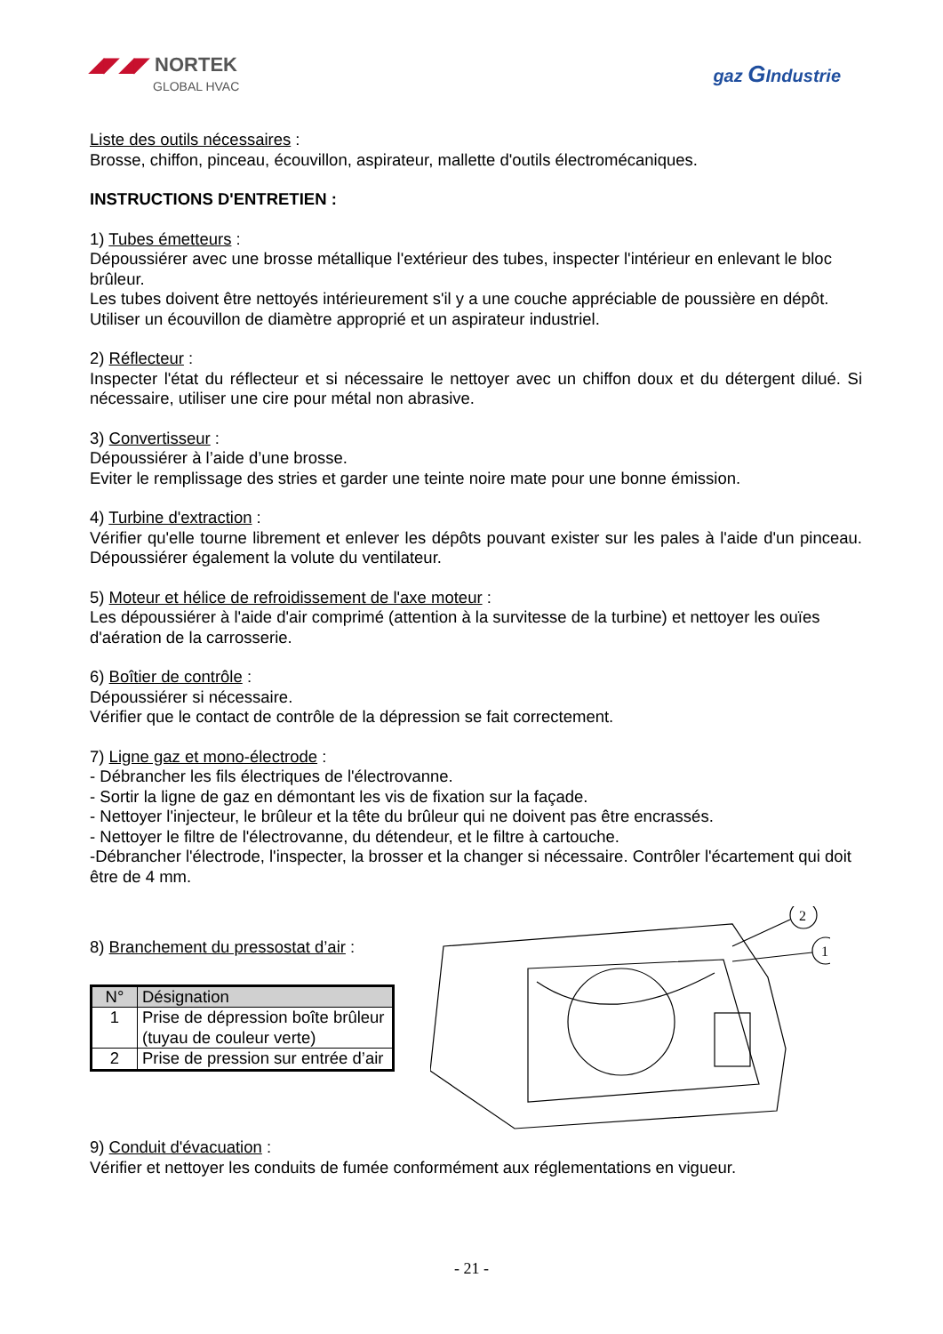◢◤◢◤ NORTEK
GLOBAL HVAC
gaz GIndustrie
Liste des outils nécessaires :
Brosse, chiffon, pinceau, écouvillon, aspirateur, mallette d'outils électromécaniques.
INSTRUCTIONS D'ENTRETIEN :
1) Tubes émetteurs :
Dépoussiérer avec une brosse métallique l'extérieur des tubes, inspecter l'intérieur en enlevant le bloc brûleur.
Les tubes doivent être nettoyés intérieurement s'il y a une couche appréciable de poussière en dépôt. Utiliser un écouvillon de diamètre approprié et un aspirateur industriel.
2) Réflecteur :
Inspecter l'état du réflecteur et si nécessaire le nettoyer avec un chiffon doux et du détergent dilué. Si nécessaire, utiliser une cire pour métal non abrasive.
3) Convertisseur :
Dépoussiérer à l’aide d’une brosse.
Eviter le remplissage des stries et garder une teinte noire mate pour une bonne émission.
4) Turbine d'extraction :
Vérifier qu'elle tourne librement et enlever les dépôts pouvant exister sur les pales à l'aide d'un pinceau. Dépoussiérer également la volute du ventilateur.
5) Moteur et hélice de refroidissement de l'axe moteur :
Les dépoussiérer à l'aide d'air comprimé (attention à la survitesse de la turbine) et nettoyer les ouïes d'aération de la carrosserie.
6) Boîtier de contrôle :
Dépoussiérer si nécessaire.
Vérifier que le contact de contrôle de la dépression se fait correctement.
7) Ligne gaz et mono-électrode :
- Débrancher les fils électriques de l'électrovanne.
- Sortir la ligne de gaz en démontant les vis de fixation sur la façade.
- Nettoyer l'injecteur, le brûleur et la tête du brûleur qui ne doivent pas être encrassés.
- Nettoyer le filtre de l'électrovanne, du détendeur, et le filtre à cartouche.
-Débrancher l'électrode, l'inspecter, la brosser et la changer si nécessaire. Contrôler l'écartement qui doit être de 4 mm.
8) Branchement du pressostat d’air :
| N° | Désignation |
| --- | --- |
| 1 | Prise de dépression boîte brûleur (tuyau de couleur verte) |
| 2 | Prise de pression sur entrée d’air |
2
1
9) Conduit d'évacuation :
Vérifier et nettoyer les conduits de fumée conformément aux réglementations en vigueur.
- 21 -